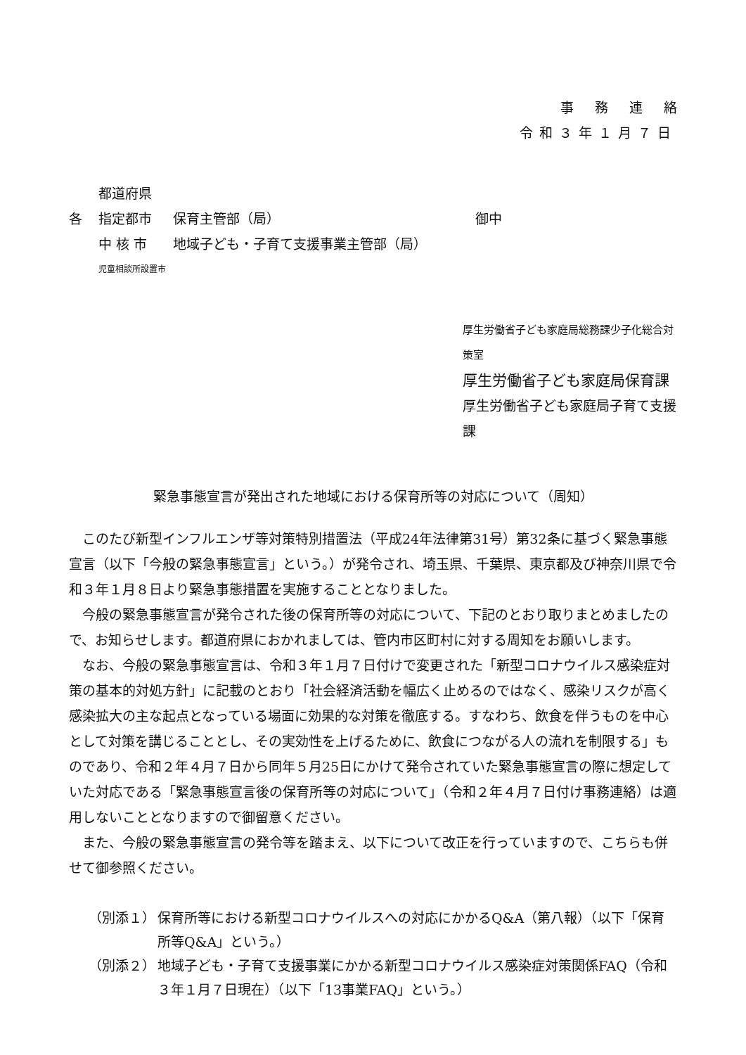事務連絡
令和３年１月７日
都道府県
各 指定都市 保育主管部（局） 御中
中 核 市 地域子ども・子育て支援事業主管部（局）
児童相談所設置市
厚生労働省子ども家庭局総務課少子化総合対策室
厚生労働省子ども家庭局保育課
厚生労働省子ども家庭局子育て支援課
緊急事態宣言が発出された地域における保育所等の対応について（周知）
このたび新型インフルエンザ等対策特別措置法（平成24年法律第31号）第32条に基づく緊急事態宣言（以下「今般の緊急事態宣言」という。）が発令され、埼玉県、千葉県、東京都及び神奈川県で令和３年１月８日より緊急事態措置を実施することとなりました。
今般の緊急事態宣言が発令された後の保育所等の対応について、下記のとおり取りまとめましたので、お知らせします。都道府県におかれましては、管内市区町村に対する周知をお願いします。
なお、今般の緊急事態宣言は、令和３年１月７日付けで変更された「新型コロナウイルス感染症対策の基本的対処方針」に記載のとおり「社会経済活動を幅広く止めるのではなく、感染リスクが高く感染拡大の主な起点となっている場面に効果的な対策を徹底する。すなわち、飲食を伴うものを中心として対策を講じることとし、その実効性を上げるために、飲食につながる人の流れを制限する」ものであり、令和２年４月７日から同年５月25日にかけて発令されていた緊急事態宣言の際に想定していた対応である「緊急事態宣言後の保育所等の対応について」（令和２年４月７日付け事務連絡）は適用しないこととなりますので御留意ください。
また、今般の緊急事態宣言の発令等を踏まえ、以下について改正を行っていますので、こちらも併せて御参照ください。
（別添１） 保育所等における新型コロナウイルスへの対応にかかるQ&A（第八報）（以下「保育所等Q&A」という。）
（別添２） 地域子ども・子育て支援事業にかかる新型コロナウイルス感染症対策関係FAQ（令和３年１月７日現在）（以下「13事業FAQ」という。）